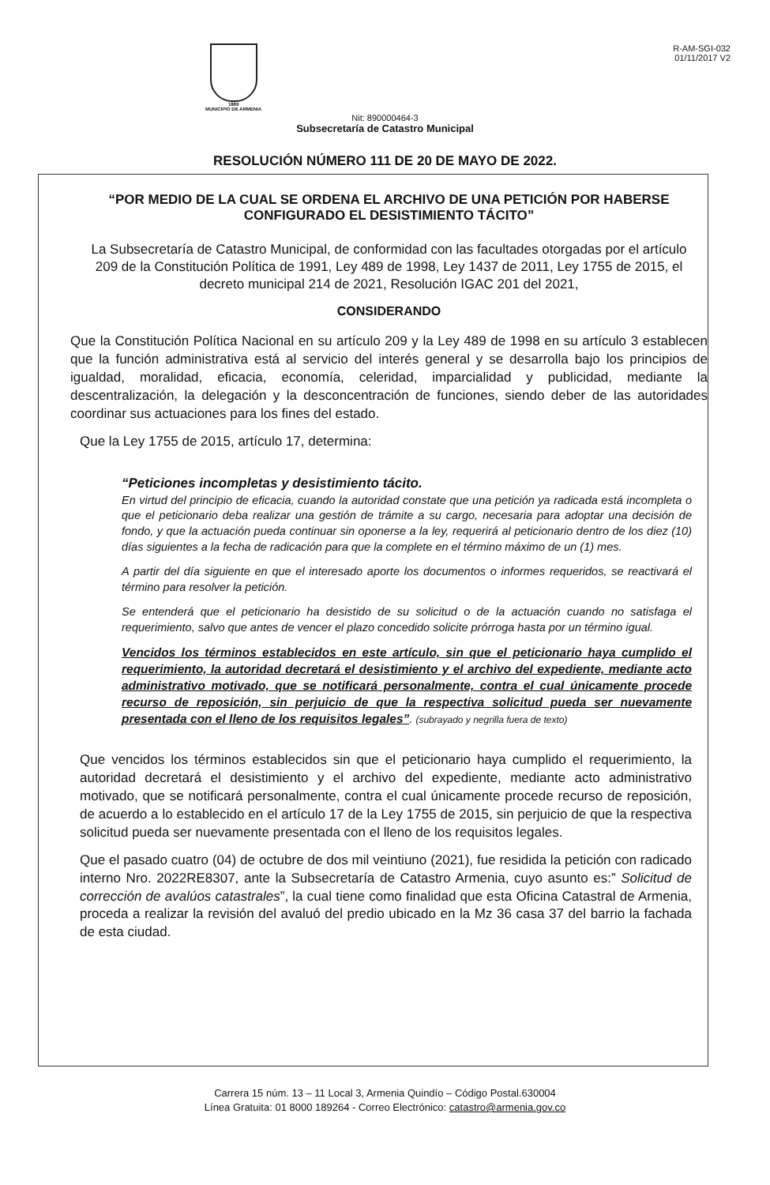1889
MUNICIPIO DE ARMENIA
R-AM-SGI-032
01/11/2017 V2
Nit: 890000464-3
Subsecretaría de Catastro Municipal
RESOLUCIÓN NÚMERO 111 DE 20 DE MAYO DE 2022.
“POR MEDIO DE LA CUAL SE ORDENA EL ARCHIVO DE UNA PETICIÓN POR HABERSE CONFIGURADO EL DESISTIMIENTO TÁCITO”
La Subsecretaría de Catastro Municipal, de conformidad con las facultades otorgadas por el artículo 209 de la Constitución Política de 1991, Ley 489 de 1998, Ley 1437 de 2011, Ley 1755 de 2015, el decreto municipal 214 de 2021, Resolución IGAC 201 del 2021,
CONSIDERANDO
Que la Constitución Política Nacional en su artículo 209 y la Ley 489 de 1998 en su artículo 3 establecen que la función administrativa está al servicio del interés general y se desarrolla bajo los principios de igualdad, moralidad, eficacia, economía, celeridad, imparcialidad y publicidad, mediante la descentralización, la delegación y la desconcentración de funciones, siendo deber de las autoridades coordinar sus actuaciones para los fines del estado.
Que la Ley 1755 de 2015, artículo 17, determina:
“Peticiones incompletas y desistimiento tácito.
En virtud del principio de eficacia, cuando la autoridad constate que una petición ya radicada está incompleta o que el peticionario deba realizar una gestión de trámite a su cargo, necesaria para adoptar una decisión de fondo, y que la actuación pueda continuar sin oponerse a la ley, requerirá al peticionario dentro de los diez (10) días siguientes a la fecha de radicación para que la complete en el término máximo de un (1) mes.
A partir del día siguiente en que el interesado aporte los documentos o informes requeridos, se reactivará el término para resolver la petición.
Se entenderá que el peticionario ha desistido de su solicitud o de la actuación cuando no satisfaga el requerimiento, salvo que antes de vencer el plazo concedido solicite prórroga hasta por un término igual.
Vencidos los términos establecidos en este artículo, sin que el peticionario haya cumplido el requerimiento, la autoridad decretará el desistimiento y el archivo del expediente, mediante acto administrativo motivado, que se notificará personalmente, contra el cual únicamente procede recurso de reposición, sin perjuicio de que la respectiva solicitud pueda ser nuevamente presentada con el lleno de los requisitos legales”. (subrayado y negrilla fuera de texto)
Que vencidos los términos establecidos sin que el peticionario haya cumplido el requerimiento, la autoridad decretará el desistimiento y el archivo del expediente, mediante acto administrativo motivado, que se notificará personalmente, contra el cual únicamente procede recurso de reposición, de acuerdo a lo establecido en el artículo 17 de la Ley 1755 de 2015, sin perjuicio de que la respectiva solicitud pueda ser nuevamente presentada con el lleno de los requisitos legales.
Que el pasado cuatro (04) de octubre de dos mil veintiuno (2021), fue residida la petición con radicado interno Nro. 2022RE8307, ante la Subsecretaría de Catastro Armenia, cuyo asunto es:” Solicitud de corrección de avalúos catastrales”, la cual tiene como finalidad que esta Oficina Catastral de Armenia, proceda a realizar la revisión del avaluó del predio ubicado en la Mz 36 casa 37 del barrio la fachada de esta ciudad.
Carrera 15 núm. 13 – 11 Local 3, Armenia Quindío – Código Postal.630004
Línea Gratuita: 01 8000 189264 - Correo Electrónico: catastro@armenia.gov.co